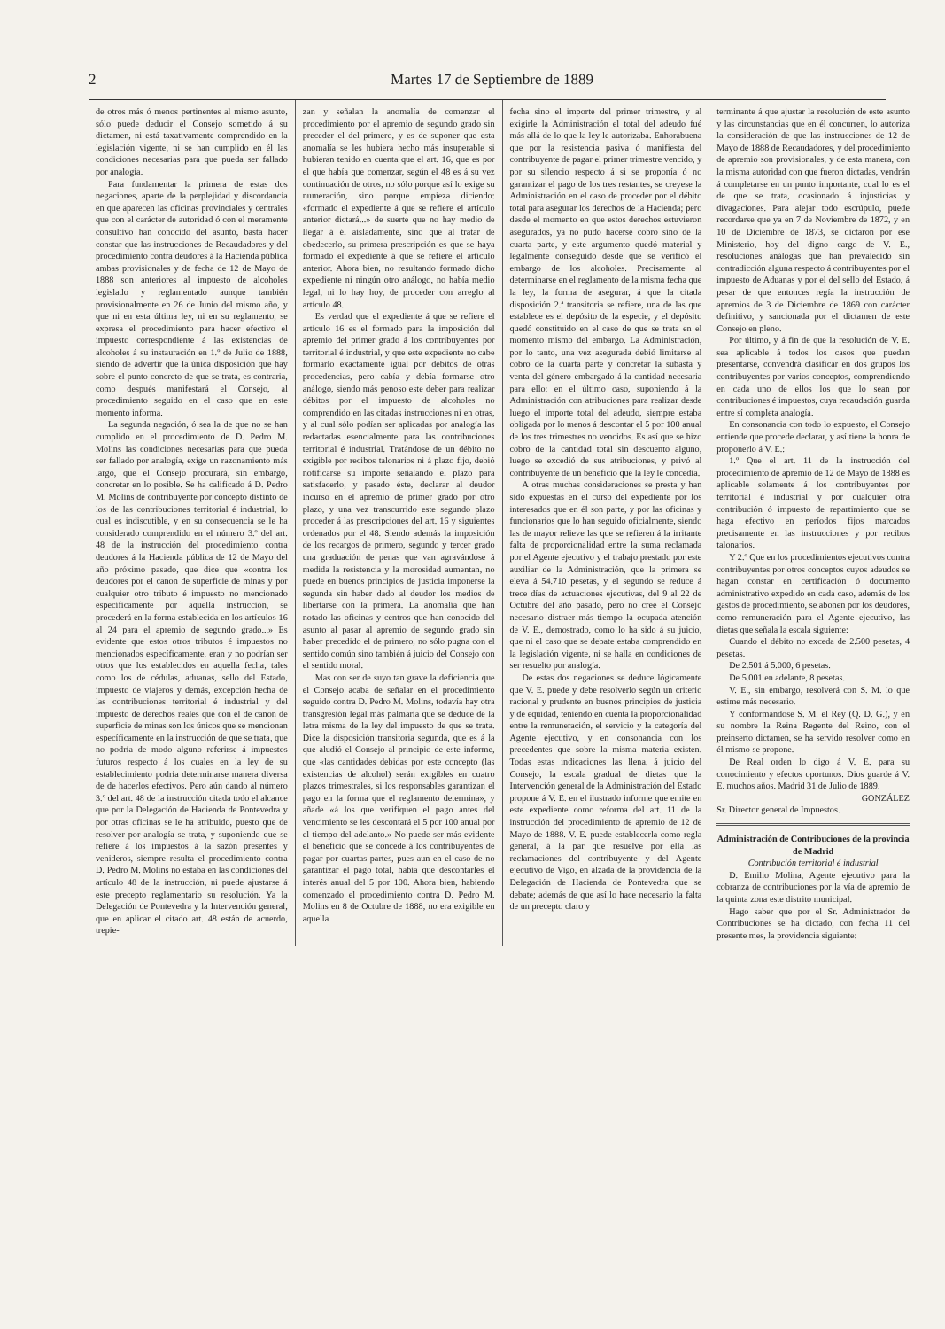2 Martes 17 de Septiembre de 1889
de otros más ó menos pertinentes al mismo asunto, sólo puede deducir el Consejo sometido á su dictamen, ni está taxativamente comprendido en la legislación vigente, ni se han cumplido en él las condiciones necesarias para que pueda ser fallado por analogía.
Para fundamentar la primera de estas dos negaciones, aparte de la perplejidad y discordancia en que aparecen las oficinas provinciales y centrales que con el carácter de autoridad ó con el meramente consultivo han conocido del asunto, basta hacer constar que las instrucciones de Recaudadores y del procedimiento contra deudores á la Hacienda pública ambas provisionales y de fecha de 12 de Mayo de 1888 son anteriores al impuesto de alcoholes legislado y reglamentado aunque también provisionalmente en 26 de Junio del mismo año, y que ni en esta última ley, ni en su reglamento, se expresa el procedimiento para hacer efectivo el impuesto correspondiente á las existencias de alcoholes á su instauración en 1.º de Julio de 1888, siendo de advertir que la única disposición que hay sobre el punto concreto de que se trata, es contraria, como después manifestará el Consejo, al procedimiento seguido en el caso que en este momento informa.
La segunda negación, ó sea la de que no se han cumplido en el procedimiento de D. Pedro M. Molins las condiciones necesarias para que pueda ser fallado por analogía, exige un razonamiento más largo, que el Consejo procurará, sin embargo, concretar en lo posible. Se ha calificado á D. Pedro M. Molins de contribuyente por concepto distinto de los de las contribuciones territorial é industrial, lo cual es indiscutible, y en su consecuencia se le ha considerado comprendido en el número 3.º del art. 48 de la instrucción del procedimiento contra deudores á la Hacienda pública de 12 de Mayo del año próximo pasado, que dice que «contra los deudores por el canon de superficie de minas y por cualquier otro tributo é impuesto no mencionado específicamente por aquella instrucción, se procederá en la forma establecida en los artículos 16 al 24 para el apremio de segundo grado...» Es evidente que estos otros tributos é impuestos no mencionados específicamente, eran y no podrían ser otros que los establecidos en aquella fecha, tales como los de cédulas, aduanas, sello del Estado, impuesto de viajeros y demás, excepción hecha de las contribuciones territorial é industrial y del impuesto de derechos reales que con el de canon de superficie de minas son los únicos que se mencionan específicamente en la instrucción de que se trata, que no podría de modo alguno referirse á impuestos futuros respecto á los cuales en la ley de su establecimiento podría determinarse manera diversa de de hacerlos efectivos. Pero aún dando al número 3.º del art. 48 de la instrucción citada todo el alcance que por la Delegación de Hacienda de Pontevedra y por otras oficinas se le ha atribuido, puesto que de resolver por analogía se trata, y suponiendo que se refiere á los impuestos á la sazón presentes y venideros, siempre resulta el procedimiento contra D. Pedro M. Molins no estaba en las condiciones del artículo 48 de la instrucción, ni puede ajustarse á este precepto reglamentario su resolución. Ya la Delegación de Pontevedra y la Intervención general, que en aplicar el citado art. 48 están de acuerdo, trepie-
zan y señalan la anomalía de comenzar el procedimiento por el apremio de segundo grado sin preceder el del primero, y es de suponer que esta anomalía se les hubiera hecho más insuperable si hubieran tenido en cuenta que el art. 16, que es por el que había que comenzar, según el 48 es á su vez continuación de otros, no sólo porque así lo exige su numeración, sino porque empieza diciendo: «formado el expediente á que se refiere el artículo anterior dictará...» de suerte que no hay medio de llegar á él aisladamente, sino que al tratar de obedecerlo, su primera prescripción es que se haya formado el expediente á que se refiere el artículo anterior. Ahora bien, no resultando formado dicho expediente ni ningún otro análogo, no había medio legal, ni lo hay hoy, de proceder con arreglo al artículo 48.
Es verdad que el expediente á que se refiere el artículo 16 es el formado para la imposición del apremio del primer grado á los contribuyentes por territorial é industrial, y que este expediente no cabe formarlo exactamente igual por débitos de otras procedencias, pero cabía y debía formarse otro análogo, siendo más penoso este deber para realizar débitos por el impuesto de alcoholes no comprendido en las citadas instrucciones ni en otras, y al cual sólo podían ser aplicadas por analogía las redactadas esencialmente para las contribuciones territorial é industrial. Tratándose de un débito no exigible por recibos talonarios ni á plazo fijo, debió notificarse su importe señalando el plazo para satisfacerlo, y pasado éste, declarar al deudor incurso en el apremio de primer grado por otro plazo, y una vez transcurrido este segundo plazo proceder á las prescripciones del art. 16 y siguientes ordenados por el 48. Siendo además la imposición de los recargos de primero, segundo y tercer grado una graduación de penas que van agravándose á medida la resistencia y la morosidad aumentan, no puede en buenos principios de justicia imponerse la segunda sin haber dado al deudor los medios de libertarse con la primera. La anomalía que han notado las oficinas y centros que han conocido del asunto al pasar al apremio de segundo grado sin haber precedido el de primero, no sólo pugna con el sentido común sino también á juicio del Consejo con el sentido moral.
Mas con ser de suyo tan grave la deficiencia que el Consejo acaba de señalar en el procedimiento seguido contra D. Pedro M. Molins, todavía hay otra transgresión legal más palmaria que se deduce de la letra misma de la ley del impuesto de que se trata. Dice la disposición transitoria segunda, que es á la que aludió el Consejo al principio de este informe, que «las cantidades debidas por este concepto (las existencias de alcohol) serán exigibles en cuatro plazos trimestrales, si los responsables garantizan el pago en la forma que el reglamento determina», y añade «á los que verifiquen el pago antes del vencimiento se les descontará el 5 por 100 anual por el tiempo del adelanto.» No puede ser más evidente el beneficio que se concede á los contribuyentes de pagar por cuartas partes, pues aun en el caso de no garantizar el pago total, había que descontarles el interés anual del 5 por 100. Ahora bien, habiendo comenzado el procedimiento contra D. Pedro M. Molins en 8 de Octubre de 1888, no era exigible en aquella
fecha sino el importe del primer trimestre, y al exigirle la Administración el total del adeudo fué más allá de lo que la ley le autorizaba. Enhorabuena que por la resistencia pasiva ó manifiesta del contribuyente de pagar el primer trimestre vencido, y por su silencio respecto á si se proponía ó no garantizar el pago de los tres restantes, se creyese la Administración en el caso de proceder por el débito total para asegurar los derechos de la Hacienda; pero desde el momento en que estos derechos estuvieron asegurados, ya no pudo hacerse cobro sino de la cuarta parte, y este argumento quedó material y legalmente conseguido desde que se verificó el embargo de los alcoholes. Precisamente al determinarse en el reglamento de la misma fecha que la ley, la forma de asegurar, á que la citada disposición 2.ª transitoria se refiere, una de las que establece es el depósito de la especie, y el depósito quedó constituido en el caso de que se trata en el momento mismo del embargo. La Administración, por lo tanto, una vez asegurada debió limitarse al cobro de la cuarta parte y concretar la subasta y venta del género embargado á la cantidad necesaria para ello; en el último caso, suponiendo á la Administración con atribuciones para realizar desde luego el importe total del adeudo, siempre estaba obligada por lo menos á descontar el 5 por 100 anual de los tres trimestres no vencidos. Es así que se hizo cobro de la cantidad total sin descuento alguno, luego se excedió de sus atribuciones, y privó al contribuyente de un beneficio que la ley le concedía.
A otras muchas consideraciones se presta y han sido expuestas en el curso del expediente por los interesados que en él son parte, y por las oficinas y funcionarios que lo han seguido oficialmente, siendo las de mayor relieve las que se refieren á la irritante falta de proporcionalidad entre la suma reclamada por el Agente ejecutivo y el trabajo prestado por este auxiliar de la Administración, que la primera se eleva á 54.710 pesetas, y el segundo se reduce á trece días de actuaciones ejecutivas, del 9 al 22 de Octubre del año pasado, pero no cree el Consejo necesario distraer más tiempo la ocupada atención de V. E., demostrado, como lo ha sido á su juicio, que ni el caso que se debate estaba comprendido en la legislación vigente, ni se halla en condiciones de ser resuelto por analogía.
De estas dos negaciones se deduce lógicamente que V. E. puede y debe resolverlo según un criterio racional y prudente en buenos principios de justicia y de equidad, teniendo en cuenta la proporcionalidad entre la remuneración, el servicio y la categoría del Agente ejecutivo, y en consonancia con los precedentes que sobre la misma materia existen. Todas estas indicaciones las llena, á juicio del Consejo, la escala gradual de dietas que la Intervención general de la Administración del Estado propone á V. E. en el ilustrado informe que emite en este expediente como reforma del art. 11 de la instrucción del procedimiento de apremio de 12 de Mayo de 1888. V. E. puede establecerla como regla general, á la par que resuelve por ella las reclamaciones del contribuyente y del Agente ejecutivo de Vigo, en alzada de la providencia de la Delegación de Hacienda de Pontevedra que se debate; además de que así lo hace necesario la falta de un precepto claro y
terminante á que ajustar la resolución de este asunto y las circunstancias que en él concurren, lo autoriza la consideración de que las instrucciones de 12 de Mayo de 1888 de Recaudadores, y del procedimiento de apremio son provisionales, y de esta manera, con la misma autoridad con que fueron dictadas, vendrán á completarse en un punto importante, cual lo es el de que se trata, ocasionado á injusticias y divagaciones. Para alejar todo escrúpulo, puede recordarse que ya en 7 de Noviembre de 1872, y en 10 de Diciembre de 1873, se dictaron por ese Ministerio, hoy del digno cargo de V. E., resoluciones análogas que han prevalecido sin contradicción alguna respecto á contribuyentes por el impuesto de Aduanas y por el del sello del Estado, á pesar de que entonces regía la instrucción de apremios de 3 de Diciembre de 1869 con carácter definitivo, y sancionada por el dictamen de este Consejo en pleno.
Por último, y á fin de que la resolución de V. E. sea aplicable á todos los casos que puedan presentarse, convendrá clasificar en dos grupos los contribuyentes por varios conceptos, comprendiendo en cada uno de ellos los que lo sean por contribuciones é impuestos, cuya recaudación guarda entre sí completa analogía.
En consonancia con todo lo expuesto, el Consejo entiende que procede declarar, y así tiene la honra de proponerlo á V. E.:
1.º Que el art. 11 de la instrucción del procedimiento de apremio de 12 de Mayo de 1888 es aplicable solamente á los contribuyentes por territorial é industrial y por cualquier otra contribución ó impuesto de repartimiento que se haga efectivo en períodos fijos marcados precisamente en las instrucciones y por recibos talonarios.
Y 2.º Que en los procedimientos ejecutivos contra contribuyentes por otros conceptos cuyos adeudos se hagan constar en certificación ó documento administrativo expedido en cada caso, además de los gastos de procedimiento, se abonen por los deudores, como remuneración para el Agente ejecutivo, las dietas que señala la escala siguiente:
Cuando el débito no exceda de 2.500 pesetas, 4 pesetas.
De 2.501 á 5.000, 6 pesetas.
De 5.001 en adelante, 8 pesetas.
V. E., sin embargo, resolverá con S. M. lo que estime más necesario.
Y conformándose S. M. el Rey (Q. D. G.), y en su nombre la Reina Regente del Reino, con el preinserto dictamen, se ha servido resolver como en él mismo se propone.
De Real orden lo digo á V. E. para su conocimiento y efectos oportunos. Dios guarde á V. E. muchos años. Madrid 31 de Julio de 1889.
GONZÁLEZ
Sr. Director general de Impuestos.
Administración de Contribuciones de la provincia de Madrid
Contribución territorial é industrial
D. Emilio Molina, Agente ejecutivo para la cobranza de contribuciones por la vía de apremio de la quinta zona este distrito municipal.
Hago saber que por el Sr. Administrador de Contribuciones se ha dictado, con fecha 11 del presente mes, la providencia siguiente: